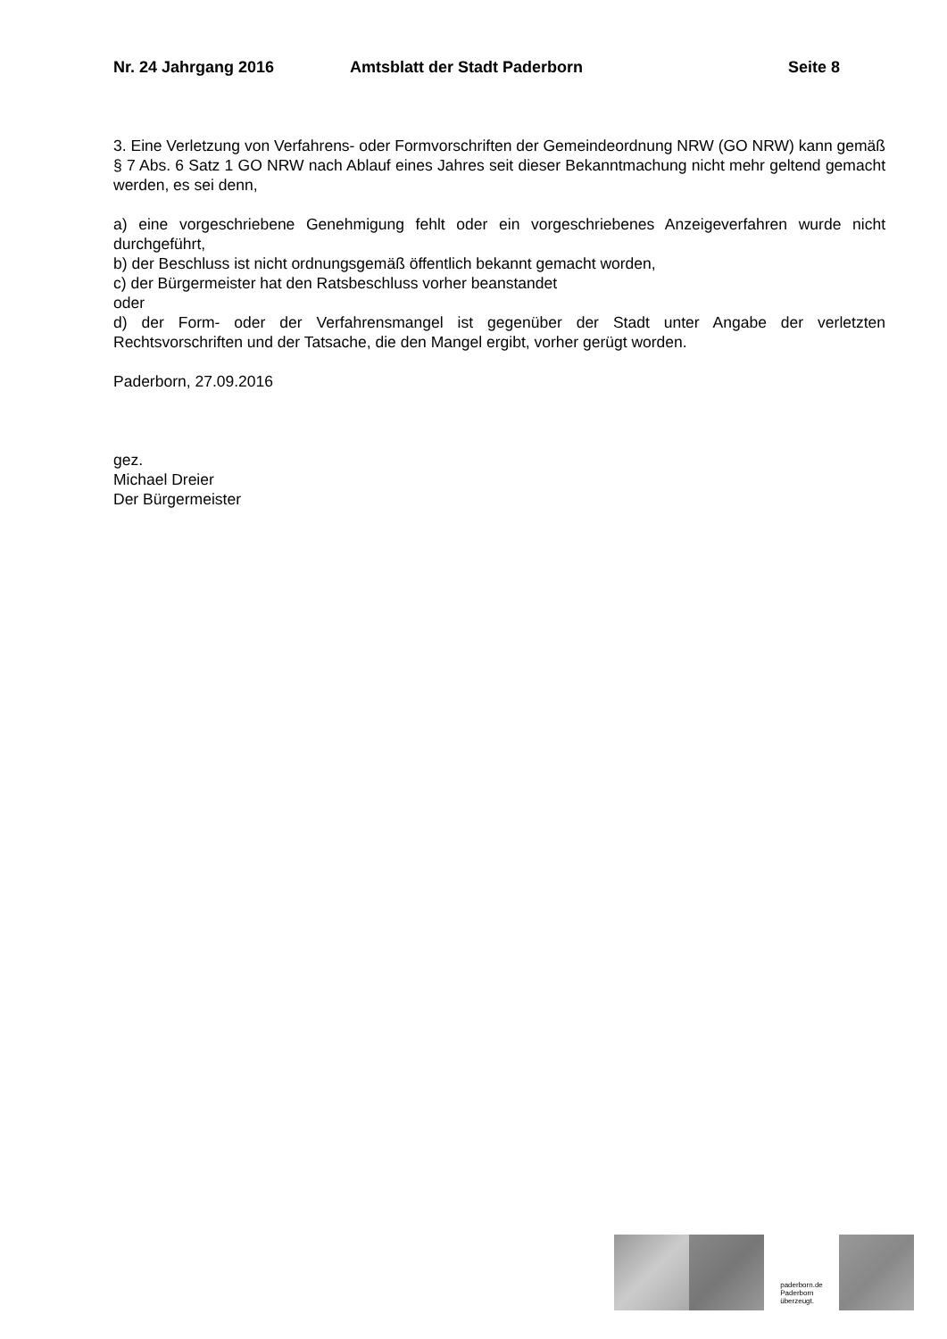Nr. 24 Jahrgang 2016 Amtsblatt der Stadt Paderborn Seite 8
3. Eine Verletzung von Verfahrens- oder Formvorschriften der Gemeindeordnung NRW (GO NRW) kann gemäß § 7 Abs. 6 Satz 1 GO NRW nach Ablauf eines Jahres seit dieser Bekanntmachung nicht mehr geltend gemacht werden, es sei denn,
a) eine vorgeschriebene Genehmigung fehlt oder ein vorgeschriebenes Anzeigeverfahren wurde nicht durchgeführt,
b) der Beschluss ist nicht ordnungsgemäß öffentlich bekannt gemacht worden,
c) der Bürgermeister hat den Ratsbeschluss vorher beanstandet
oder
d) der Form- oder der Verfahrensmangel ist gegenüber der Stadt unter Angabe der verletzten Rechtsvorschriften und der Tatsache, die den Mangel ergibt, vorher gerügt worden.
Paderborn, 27.09.2016
gez.
Michael Dreier
Der Bürgermeister
paderborn.de
Paderborn
überzeugt.